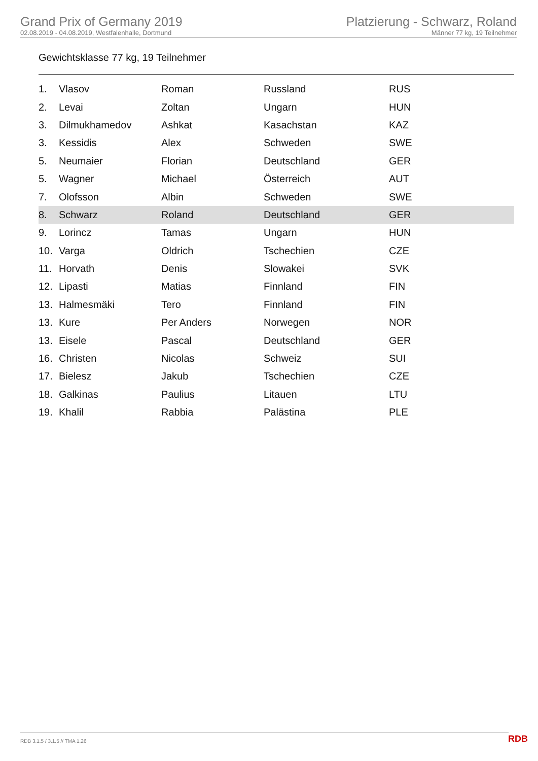Grand Prix of Germany 2019
02.08.2019 - 04.08.2019, Westfalenhalle, Dortmund
Platzierung - Schwarz, Roland
Männer 77 kg, 19 Teilnehmer
Gewichtsklasse 77 kg, 19 Teilnehmer
| 1. | Vlasov | Roman | Russland | RUS |
| 2. | Levai | Zoltan | Ungarn | HUN |
| 3. | Dilmukhamedov | Ashkat | Kasachstan | KAZ |
| 3. | Kessidis | Alex | Schweden | SWE |
| 5. | Neumaier | Florian | Deutschland | GER |
| 5. | Wagner | Michael | Österreich | AUT |
| 7. | Olofsson | Albin | Schweden | SWE |
| 8. | Schwarz | Roland | Deutschland | GER |
| 9. | Lorincz | Tamas | Ungarn | HUN |
| 10. | Varga | Oldrich | Tschechien | CZE |
| 11. | Horvath | Denis | Slowakei | SVK |
| 12. | Lipasti | Matias | Finnland | FIN |
| 13. | Halmesmäki | Tero | Finnland | FIN |
| 13. | Kure | Per Anders | Norwegen | NOR |
| 13. | Eisele | Pascal | Deutschland | GER |
| 16. | Christen | Nicolas | Schweiz | SUI |
| 17. | Bielesz | Jakub | Tschechien | CZE |
| 18. | Galkinas | Paulius | Litauen | LTU |
| 19. | Khalil | Rabbia | Palästina | PLE |
RDB 3.1.5 / 3.1.5 // TMA 1.26 RDB